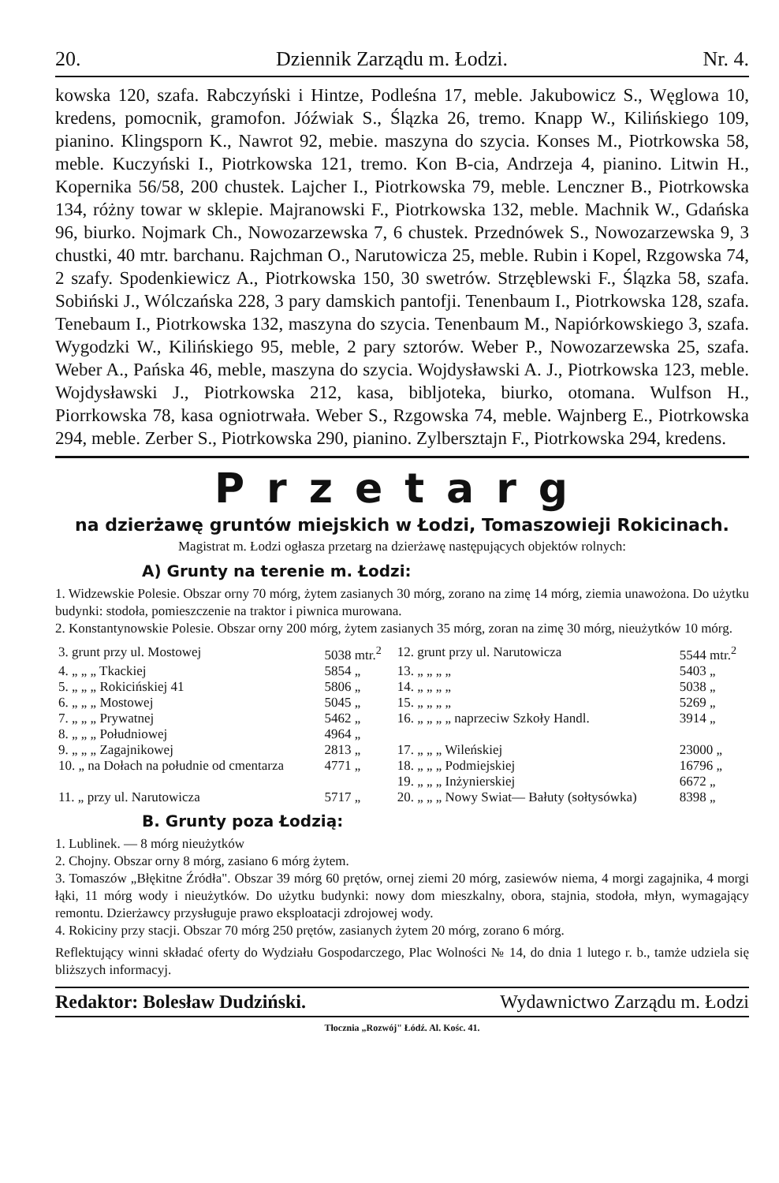20. Dziennik Zarządu m. Łodzi. Nr. 4.
kowska 120, szafa. Rabczyński i Hintze, Podleśna 17, meble. Jakubowicz S., Węglowa 10, kredens, pomocnik, gramofon. Jóźwiak S., Ślązka 26, tremo. Knapp W., Kilińskiego 109, pianino. Klingsporn K., Nawrot 92, mebie. maszyna do szycia. Konses M., Piotrkowska 58, meble. Kuczyński I., Piotrkowska 121, tremo. Kon B-cia, Andrzeja 4, pianino. Litwin H., Kopernika 56/58, 200 chustek. Lajcher I., Piotrkowska 79, meble. Lenczner B., Piotrkowska 134, różny towar w sklepie. Majranowski F., Piotrkowska 132, meble. Machnik W., Gdańska 96, biurko. Nojmark Ch., Nowozarzewska 7, 6 chustek. Przednówek S., Nowozarzewska 9, 3 chustki, 40 mtr. barchanu. Rajchman O., Narutowicza 25, meble. Rubin i Kopel, Rzgowska 74, 2 szafy. Spodenkiewicz A., Piotrkowska 150, 30 swetrów. Strzęblewski F., Ślązka 58, szafa. Sobiński J., Wólczańska 228, 3 pary damskich pantofji. Tenenbaum I., Piotrkowska 128, szafa. Tenebaum I., Piotrkowska 132, maszyna do szycia. Tenenbaum M., Napiórkowskiego 3, szafa. Wygodzki W., Kilińskiego 95, meble, 2 pary sztorów. Weber P., Nowozarzewska 25, szafa. Weber A., Pańska 46, meble, maszyna do szycia. Wojdysławski A. J., Piotrkowska 123, meble. Wojdysławski J., Piotrkowska 212, kasa, bibljoteka, biurko, otomana. Wulfson H., Piorrkowska 78, kasa ogniotrwała. Weber S., Rzgowska 74, meble. Wajnberg E., Piotrkowska 294, meble. Zerber S., Piotrkowska 290, pianino. Zylbersztajn F., Piotrkowska 294, kredens.
Przetarg
na dzierżawę gruntów miejskich w Łodzi, Tomaszowieji Rokicinach.
Magistrat m. Łodzi ogłasza przetarg na dzierżawę następujących objektów rolnych:
A) Grunty na terenie m. Łodzi:
1. Widzewskie Polesie. Obszar orny 70 mórg, żytem zasianych 30 mórg, zorano na zimę 14 mórg, ziemia unawożona. Do użytku budynki: stodoła, pomieszczenie na traktor i piwnica murowana.
2. Konstantynowskie Polesie. Obszar orny 200 mórg, żytem zasianych 35 mórg, zoran na zimę 30 mórg, nieużytków 10 mórg.
| 3. grunt przy ul. Mostowej | 5038 mtr.<sup>2</sup> | 12. grunt przy ul. Narutowicza | 5544 mtr.<sup>2</sup> |
| 4. „ „ „ Tkackiej | 5854 „ | 13. „ „ „ „ | 5403 „ |
| 5. „ „ „ Rokicińskiej 41 | 5806 „ | 14. „ „ „ „ | 5038 „ |
| 6. „ „ „ Mostowej | 5045 „ | 15. „ „ „ „ | 5269 „ |
| 7. „ „ „ Prywatnej | 5462 „ | 16. „ „ „ „ naprzeciw Szkoły Handl. | 3914 „ |
| 8. „ „ „ Południowej | 4964 „ | | |
| 9. „ „ „ Zagajnikowej | 2813 „ | 17. „ „ „ Wileńskiej | 23000 „ |
| 10. „ na Dołach na południe od cmentarza | 4771 „ | 18. „ „ „ Podmiejskiej | 16796 „ |
| | | 19. „ „ „ Inżynierskiej | 6672 „ |
| 11. „ przy ul. Narutowicza | 5717 „ | 20. „ „ „ Nowy Swiat— Bałuty (sołtysówka) | 8398 „ |
B. Grunty poza Łodzią:
1. Lublinek. — 8 mórg nieużytków
2. Chojny. Obszar orny 8 mórg, zasiano 6 mórg żytem.
3. Tomaszów „Błękitne Źródła". Obszar 39 mórg 60 prętów, ornej ziemi 20 mórg, zasiewów niema, 4 morgi zagajnika, 4 morgi łąki, 11 mórg wody i nieużytków. Do użytku budynki: nowy dom mieszkalny, obora, stajnia, stodoła, młyn, wymagający remontu. Dzierżawcy przysługuje prawo eksploatacji zdrojowej wody.
4. Rokiciny przy stacji. Obszar 70 mórg 250 prętów, zasianych żytem 20 mórg, zorano 6 mórg.
Reflektujący winni składać oferty do Wydziału Gospodarczego, Plac Wolności № 14, do dnia 1 lutego r. b., tamże udziela się bliższych informacyj.
Redaktor: Bolesław Dudziński. Wydawnictwo Zarządu m. Łodzi
Tłocznia „Rozwój" Łódź. Al. Kośc. 41.